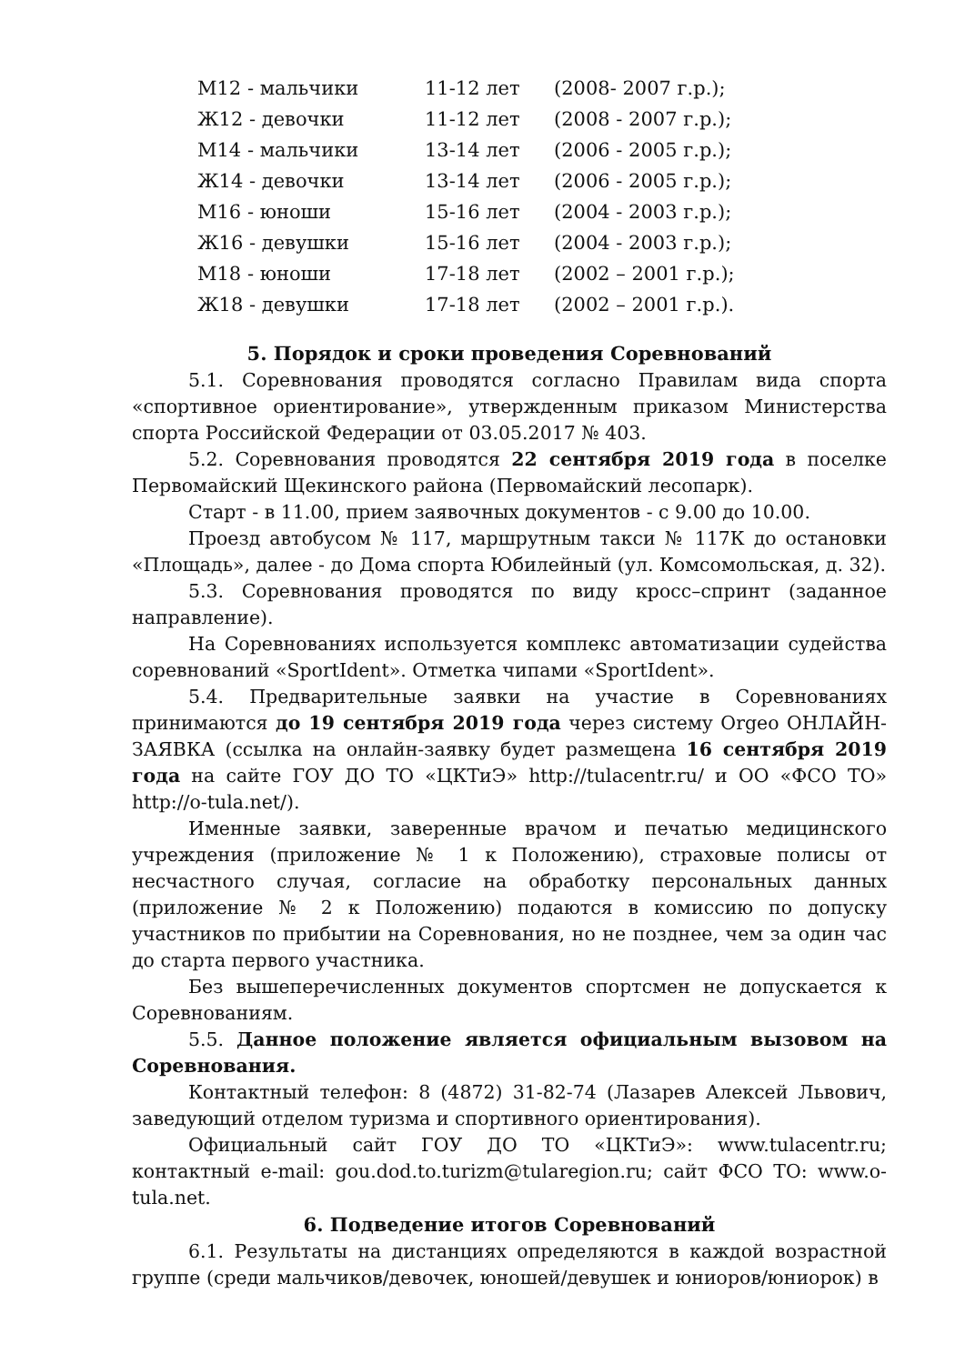| М12 - мальчики | 11-12 лет | (2008- 2007 г.р.); |
| Ж12 - девочки | 11-12 лет | (2008 - 2007 г.р.); |
| М14 - мальчики | 13-14 лет | (2006 - 2005 г.р.); |
| Ж14 - девочки | 13-14 лет | (2006 - 2005 г.р.); |
| М16 - юноши | 15-16 лет | (2004 - 2003 г.р.); |
| Ж16 - девушки | 15-16 лет | (2004 - 2003 г.р.); |
| М18 - юноши | 17-18 лет | (2002 – 2001 г.р.); |
| Ж18 - девушки | 17-18 лет | (2002 – 2001 г.р.). |
5. Порядок и сроки проведения Соревнований
5.1. Соревнования проводятся согласно Правилам вида спорта «спортивное ориентирование», утвержденным приказом Министерства спорта Российской Федерации от 03.05.2017 № 403.
5.2. Соревнования проводятся 22 сентября 2019 года в поселке Первомайский Щекинского района (Первомайский лесопарк).
Старт - в 11.00, прием заявочных документов - с 9.00 до 10.00.
Проезд автобусом № 117, маршрутным такси № 117К до остановки «Площадь», далее - до Дома спорта Юбилейный (ул. Комсомольская, д. 32).
5.3. Соревнования проводятся по виду кросс–спринт (заданное направление).
На Соревнованиях используется комплекс автоматизации судейства соревнований «SportIdent». Отметка чипами «SportIdent».
5.4. Предварительные заявки на участие в Соревнованиях принимаются до 19 сентября 2019 года через систему Orgeo ОНЛАЙН-ЗАЯВКА (ссылка на онлайн-заявку будет размещена 16 сентября 2019 года на сайте ГОУ ДО ТО «ЦКТиЭ» http://tulacentr.ru/ и ОО «ФСО ТО» http://o-tula.net/).
Именные заявки, заверенные врачом и печатью медицинского учреждения (приложение № 1 к Положению), страховые полисы от несчастного случая, согласие на обработку персональных данных (приложение № 2 к Положению) подаются в комиссию по допуску участников по прибытии на Соревнования, но не позднее, чем за один час до старта первого участника.
Без вышеперечисленных документов спортсмен не допускается к Соревнованиям.
5.5. Данное положение является официальным вызовом на Соревнования.
Контактный телефон: 8 (4872) 31-82-74 (Лазарев Алексей Львович, заведующий отделом туризма и спортивного ориентирования).
Официальный сайт ГОУ ДО ТО «ЦКТиЭ»: www.tulacentr.ru; контактный e-mail: gou.dod.to.turizm@tularegion.ru; сайт ФСО ТО: www.o-tula.net.
6. Подведение итогов Соревнований
6.1. Результаты на дистанциях определяются в каждой возрастной группе (среди мальчиков/девочек, юношей/девушек и юниоров/юниорок) в